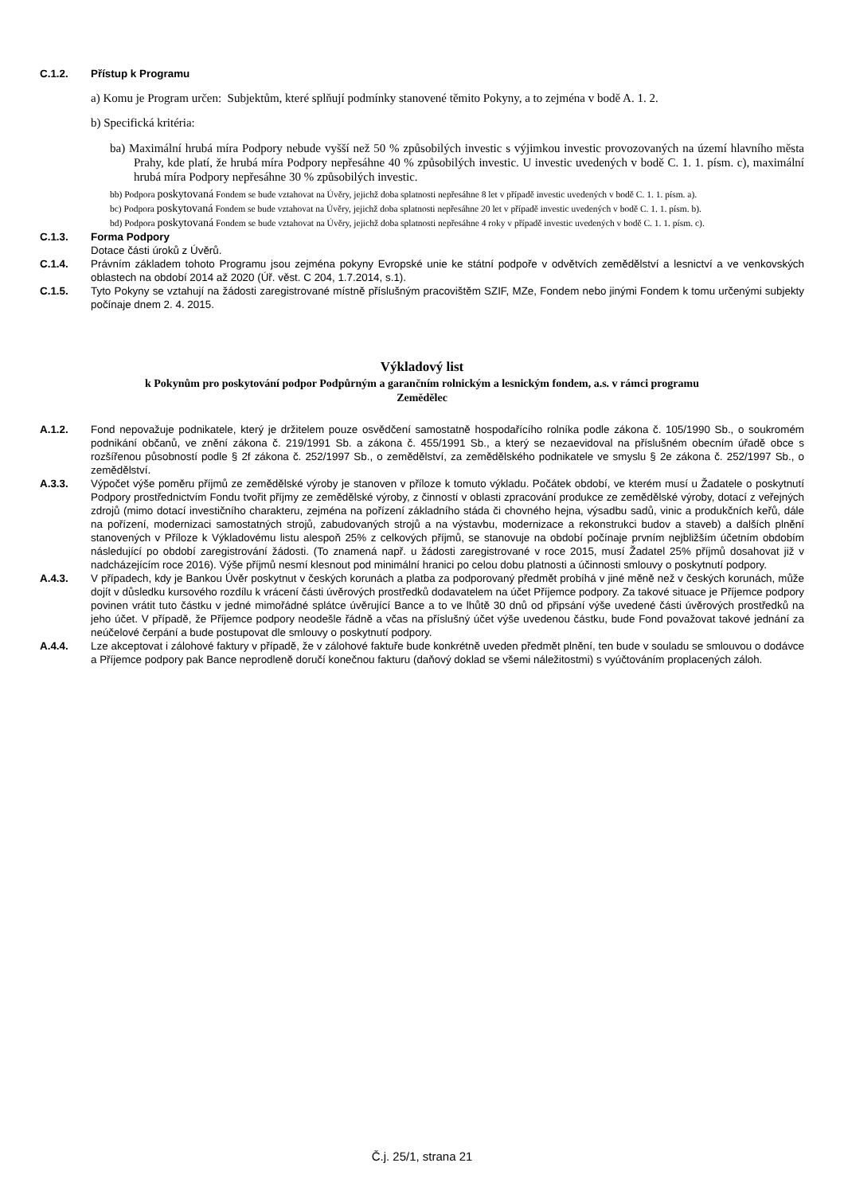C.1.2. Přístup k Programu
a) Komu je Program určen: Subjektům, které splňují podmínky stanovené těmito Pokyny, a to zejména v bodě A. 1. 2.
b) Specifická kritéria:
ba) Maximální hrubá míra Podpory nebude vyšší než 50 % způsobilých investic s výjimkou investic provozovaných na území hlavního města Prahy, kde platí, že hrubá míra Podpory nepřesáhne 40 % způsobilých investic. U investic uvedených v bodě C. 1. 1. písm. c), maximální hrubá míra Podpory nepřesáhne 30 % způsobilých investic.
bb) Podpora poskytovaná Fondem se bude vztahovat na Úvěry, jejichž doba splatnosti nepřesáhne 8 let v případě investic uvedených v bodě C. 1. 1. písm. a).
bc) Podpora poskytovaná Fondem se bude vztahovat na Úvěry, jejichž doba splatnosti nepřesáhne 20 let v případě investic uvedených v bodě C. 1. 1. písm. b).
bd) Podpora poskytovaná Fondem se bude vztahovat na Úvěry, jejichž doba splatnosti nepřesáhne 4 roky v případě investic uvedených v bodě C. 1. 1. písm. c).
C.1.3. Forma Podpory
Dotace části úroků z Úvěrů.
C.1.4. Právním základem tohoto Programu jsou zejména pokyny Evropské unie ke státní podpoře v odvětvích zemědělství a lesnictví a ve venkovských oblastech na období 2014 až 2020 (Úř. věst. C 204, 1.7.2014, s.1).
C.1.5. Tyto Pokyny se vztahují na žádosti zaregistrované místně příslušným pracovištěm SZIF, MZe, Fondem nebo jinými Fondem k tomu určenými subjekty počínaje dnem 2. 4. 2015.
Výkladový list
k Pokynům pro poskytování podpor Podpůrným a garančním rolnickým a lesnickým fondem, a.s. v rámci programu
Zemědělec
A.1.2. Fond nepovažuje podnikatele, který je držitelem pouze osvědčení samostatně hospodařícího rolníka podle zákona č. 105/1990 Sb., o soukromém podnikání občanů, ve znění zákona č. 219/1991 Sb. a zákona č. 455/1991 Sb., a který se nezaevidoval na příslušném obecním úřadě obce s rozšířenou působností podle § 2f zákona č. 252/1997 Sb., o zemědělství, za zemědělského podnikatele ve smyslu § 2e zákona č. 252/1997 Sb., o zemědělství.
A.3.3. Výpočet výše poměru příjmů ze zemědělské výroby je stanoven v příloze k tomuto výkladu. Počátek období, ve kterém musí u Žadatele o poskytnutí Podpory prostřednictvím Fondu tvořit příjmy ze zemědělské výroby, z činností v oblasti zpracování produkce ze zemědělské výroby, dotací z veřejných zdrojů (mimo dotací investičního charakteru, zejména na pořízení základního stáda či chovného hejna, výsadbu sadů, vinic a produkčních keřů, dále na pořízení, modernizaci samostatných strojů, zabudovaných strojů a na výstavbu, modernizace a rekonstrukci budov a staveb) a dalších plnění stanovených v Příloze k Výkladovému listu alespoň 25% z celkových příjmů, se stanovuje na období počínaje prvním nejbližším účetním obdobím následující po období zaregistrování žádosti. (To znamená např. u žádosti zaregistrované v roce 2015, musí Žadatel 25% příjmů dosahovat již v nadcházejícím roce 2016). Výše příjmů nesmí klesnout pod minimální hranici po celou dobu platnosti a účinnosti smlouvy o poskytnutí podpory.
A.4.3. V případech, kdy je Bankou Úvěr poskytnut v českých korunách a platba za podporovaný předmět probíhá v jiné měně než v českých korunách, může dojít v důsledku kursového rozdílu k vrácení části úvěrových prostředků dodavatelem na účet Příjemce podpory. Za takové situace je Příjemce podpory povinen vrátit tuto částku v jedné mimořádné splátce úvěrující Bance a to ve lhůtě 30 dnů od připsání výše uvedené části úvěrových prostředků na jeho účet. V případě, že Příjemce podpory neodešle řádně a včas na příslušný účet výše uvedenou částku, bude Fond považovat takové jednání za neúčelové čerpání a bude postupovat dle smlouvy o poskytnutí podpory.
A.4.4. Lze akceptovat i zálohové faktury v případě, že v zálohové faktuře bude konkrétně uveden předmět plnění, ten bude v souladu se smlouvou o dodávce a Příjemce podpory pak Bance neprodleně doručí konečnou fakturu (daňový doklad se všemi náležitostmi) s vyúčtováním proplacených záloh.
Č.j. 25/1, strana 21